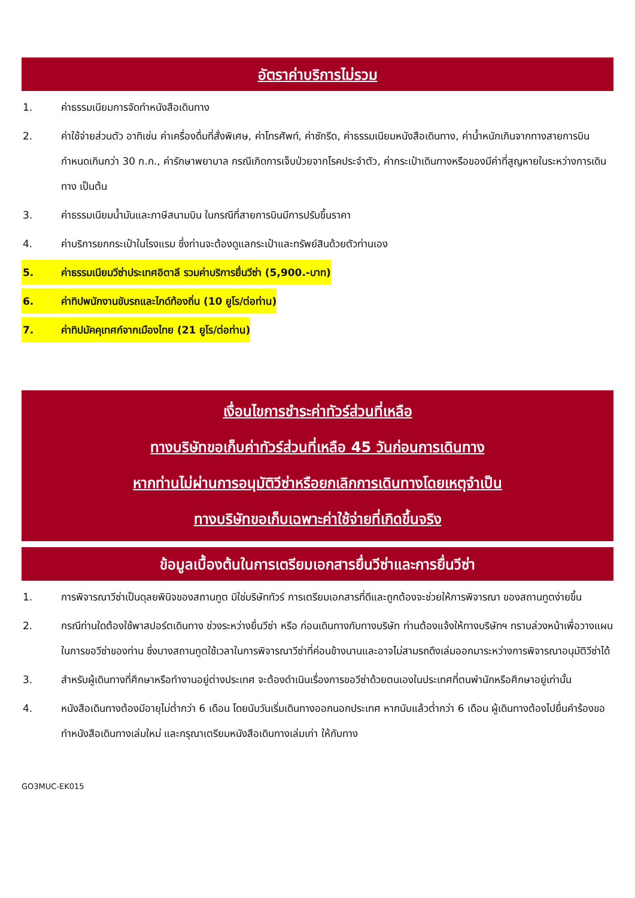อัตราค่าบริการไม่รวม
1. ค่าธรรมเนียมการจัดทำหนังสือเดินทาง
2. ค่าใช้จ่ายส่วนตัว อาทิเช่น ค่าเครื่องดื่มที่สั่งพิเศษ, ค่าโทรศัพท์, ค่าซักรีด, ค่าธรรมเนียมหนังสือเดินทาง, ค่าน้ำหนักเกินจากทางสายการบินกำหนดเกินกว่า 30 ก.ก., ค่ารักษาพยาบาล กรณีเกิดการเจ็บป่วยจากโรคประจำตัว, ค่ากระเป๋าเดินทางหรือของมีค่าที่สูญหายในระหว่างการเดินทาง เป็นต้น
3. ค่าธรรมเนียมน้ำมันและภาษีสนามบิน ในกรณีที่สายการบินมีการปรับขึ้นราคา
4. ค่าบริการยกกระเป๋าในโรงแรม ซึ่งท่านจะต้องดูแลกระเป๋าและทรัพย์สินด้วยตัวท่านเอง
5. ค่าธรรมเนียมวีซ่าประเทศอิตาลี รวมค่าบริการยื่นวีซ่า (5,900.-บาท)
6. ค่าทิปพนักงานขับรถและไกด์ท้องถิ่น (10 ยูโร/ต่อท่าน)
7. ค่าทิปมัคคุเทศก์จากเมืองไทย (21 ยูโร/ต่อท่าน)
เงื่อนไขการชำระค่าทัวร์ส่วนที่เหลือ
ทางบริษัทขอเก็บค่าทัวร์ส่วนที่เหลือ 45 วันก่อนการเดินทาง
หากท่านไม่ผ่านการอนุมัติวีซ่าหรือยกเลิกการเดินทางโดยเหตุจำเป็น
ทางบริษัทขอเก็บเฉพาะค่าใช้จ่ายที่เกิดขึ้นจริง
ข้อมูลเบื้องต้นในการเตรียมเอกสารยื่นวีซ่าและการยื่นวีซ่า
1. การพิจารณาวีซ่าเป็นดุลยพินิจของสถานทูต มิใช่บริษัททัวร์ การเตรียมเอกสารที่ดีและถูกต้องจะช่วยให้การพิจารณา ของสถานทูตง่ายขึ้น
2. กรณีท่านใดต้องใช้พาสปอร์ตเดินทาง ช่วงระหว่างยื่นวีซ่า หรือ ก่อนเดินทางกับทางบริษัท ท่านต้องแจ้งให้ทางบริษัทฯ ทราบล่วงหน้าเพื่อวางแผนในการขอวีซ่าของท่าน ซึ่งบางสถานทูตใช้เวลาในการพิจารณาวีซ่าที่ค่อนข้างนานและอาจไม่สามรถดึงเล่มออกมาระหว่างการพิจารณาอนุมัติวีซ่าได้
3. สำหรับผู้เดินทางที่ศึกษาหรือทำงานอยู่ต่างประเทศ จะต้องดำเนินเรื่องการขอวีซ่าด้วยตนเองในประเทศที่ตนพำนักหรือศึกษาอยู่เท่านั้น
4. หนังสือเดินทางต้องมีอายุไม่ต่ำกว่า 6 เดือน โดยนับวันเริ่มเดินทางออกนอกประเทศ หากนับแล้วต่ำกว่า 6 เดือน ผู้เดินทางต้องไปยื่นคำร้องขอทำหนังสือเดินทางเล่มใหม่ และกรุณาเตรียมหนังสือเดินทางเล่มเก่า ให้กับทาง
GO3MUC-EK015